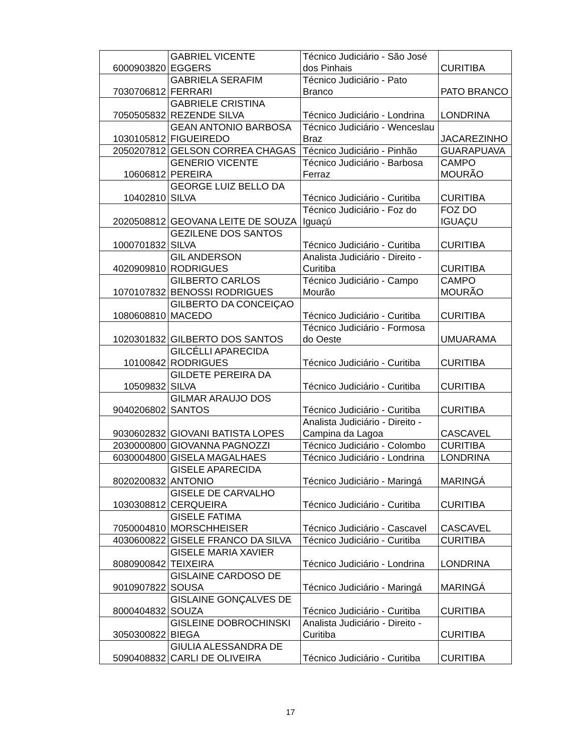| 6000903820 | GABRIEL VICENTE EGGERS | Técnico Judiciário - São José dos Pinhais | CURITIBA |
| 7030706812 | GABRIELA SERAFIM FERRARI | Técnico Judiciário - Pato Branco | PATO BRANCO |
| 7050505832 | GABRIELE CRISTINA REZENDE SILVA | Técnico Judiciário - Londrina | LONDRINA |
| 1030105812 | GEAN ANTONIO BARBOSA FIGUEIREDO | Técnico Judiciário - Wenceslau Braz | JACAREZINHO |
| 2050207812 | GELSON CORREA CHAGAS | Técnico Judiciário - Pinhão | GUARAPUAVA |
| 10606812 | GENERIO VICENTE PEREIRA | Técnico Judiciário - Barbosa Ferraz | CAMPO MOURÃO |
| 10402810 | GEORGE LUIZ BELLO DA SILVA | Técnico Judiciário - Curitiba | CURITIBA |
| 2020508812 | GEOVANA LEITE DE SOUZA | Técnico Judiciário - Foz do Iguaçú | FOZ DO IGUAÇU |
| 1000701832 | GEZILENE DOS SANTOS SILVA | Técnico Judiciário - Curitiba | CURITIBA |
| 4020909810 | GIL ANDERSON RODRIGUES | Analista Judiciário - Direito - Curitiba | CURITIBA |
| 1070107832 | GILBERTO CARLOS BENOSSI RODRIGUES | Técnico Judiciário - Campo Mourão | CAMPO MOURÃO |
| 1080608810 | GILBERTO DA CONCEIÇAO MACEDO | Técnico Judiciário - Curitiba | CURITIBA |
| 1020301832 | GILBERTO DOS SANTOS | Técnico Judiciário - Formosa do Oeste | UMUARAMA |
| 10100842 | GILCÉLLI APARECIDA RODRIGUES | Técnico Judiciário - Curitiba | CURITIBA |
| 10509832 | GILDETE PEREIRA DA SILVA | Técnico Judiciário - Curitiba | CURITIBA |
| 9040206802 | GILMAR ARAUJO DOS SANTOS | Técnico Judiciário - Curitiba | CURITIBA |
| 9030602832 | GIOVANI BATISTA LOPES | Analista Judiciário - Direito - Campina da Lagoa | CASCAVEL |
| 2030000800 | GIOVANNA PAGNOZZI | Técnico Judiciário - Colombo | CURITIBA |
| 6030004800 | GISELA MAGALHAES | Técnico Judiciário - Londrina | LONDRINA |
| 8020200832 | GISELE APARECIDA ANTONIO | Técnico Judiciário - Maringá | MARINGÁ |
| 1030308812 | GISELE DE CARVALHO CERQUEIRA | Técnico Judiciário - Curitiba | CURITIBA |
| 7050004810 | GISELE FATIMA MORSCHHEISER | Técnico Judiciário - Cascavel | CASCAVEL |
| 4030600822 | GISELE FRANCO DA SILVA | Técnico Judiciário - Curitiba | CURITIBA |
| 8080900842 | GISELE MARIA XAVIER TEIXEIRA | Técnico Judiciário - Londrina | LONDRINA |
| 9010907822 | GISLAINE CARDOSO DE SOUSA | Técnico Judiciário - Maringá | MARINGÁ |
| 8000404832 | GISLAINE GONÇALVES DE SOUZA | Técnico Judiciário - Curitiba | CURITIBA |
| 3050300822 | GISLEINE DOBROCHINSKI BIEGA | Analista Judiciário - Direito - Curitiba | CURITIBA |
| 5090408832 | GIULIA ALESSANDRA DE CARLI DE OLIVEIRA | Técnico Judiciário - Curitiba | CURITIBA |
17